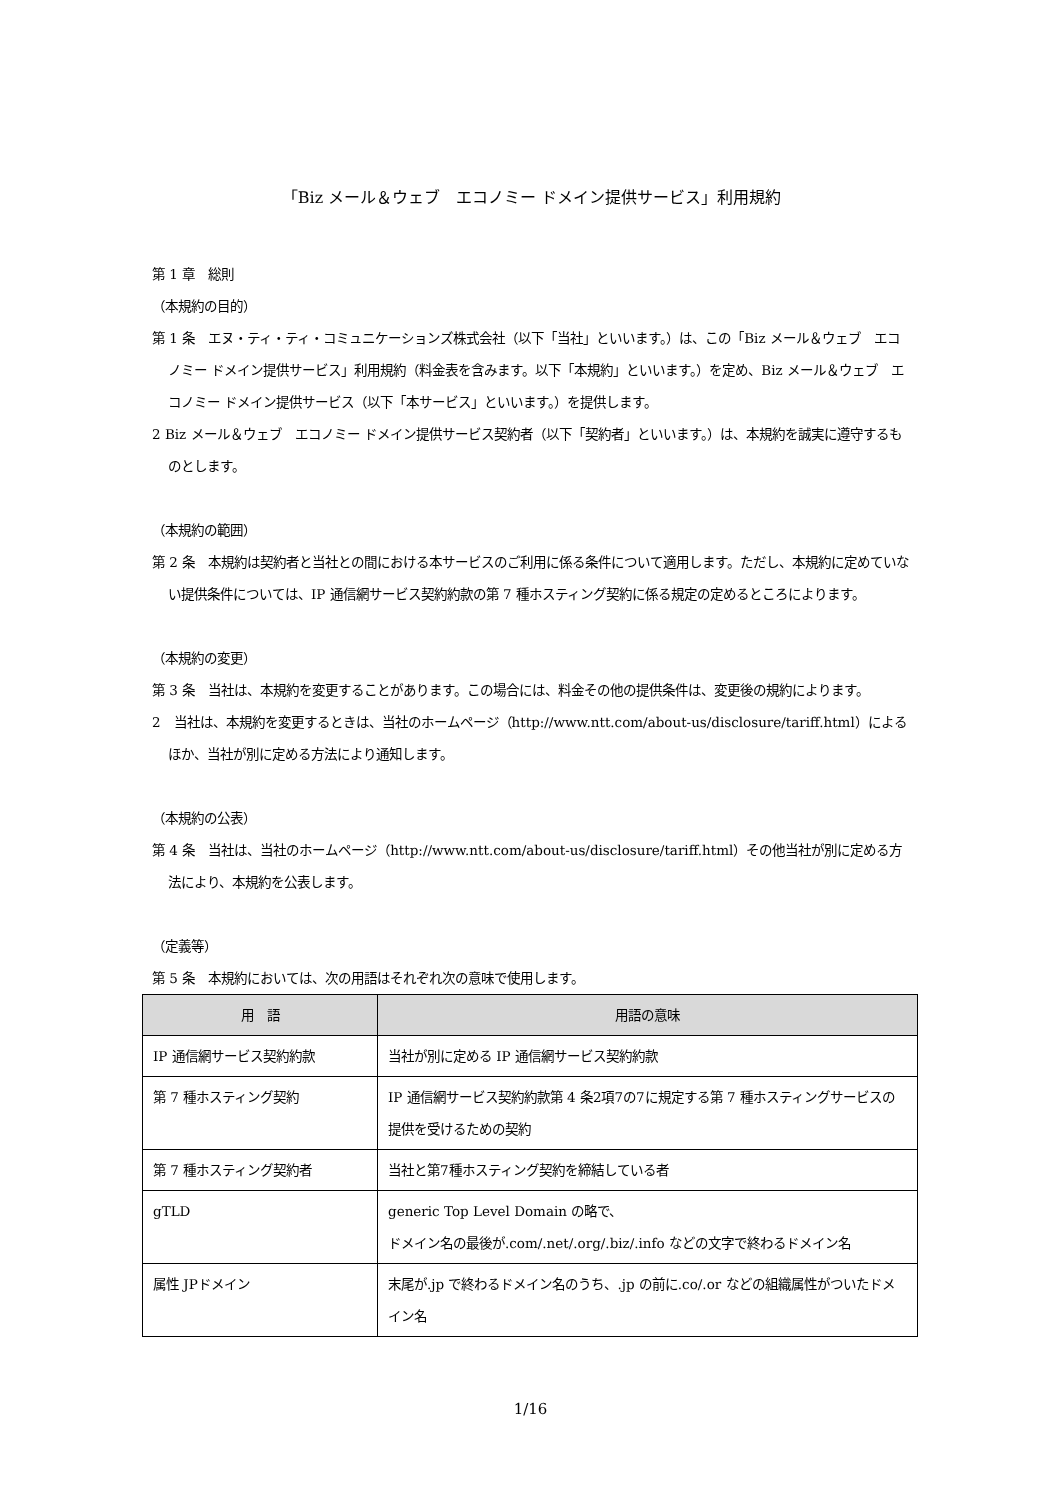「Biz メール＆ウェブ　エコノミー ドメイン提供サービス」利用規約
第 1 章　総則
（本規約の目的）
第 1 条　エヌ・ティ・ティ・コミュニケーションズ株式会社（以下「当社」といいます。）は、この「Biz メール＆ウェブ　エコノミー ドメイン提供サービス」利用規約（料金表を含みます。以下「本規約」といいます。）を定め、Biz メール＆ウェブ　エコノミー ドメイン提供サービス（以下「本サービス」といいます。）を提供します。
2 Biz メール＆ウェブ　エコノミー ドメイン提供サービス契約者（以下「契約者」といいます。）は、本規約を誠実に遵守するものとします。
（本規約の範囲）
第 2 条　本規約は契約者と当社との間における本サービスのご利用に係る条件について適用します。ただし、本規約に定めていない提供条件については、IP 通信網サービス契約約款の第 7 種ホスティング契約に係る規定の定めるところによります。
（本規約の変更）
第 3 条　当社は、本規約を変更することがあります。この場合には、料金その他の提供条件は、変更後の規約によります。
2　当社は、本規約を変更するときは、当社のホームページ（http://www.ntt.com/about-us/disclosure/tariff.html）によるほか、当社が別に定める方法により通知します。
（本規約の公表）
第 4 条　当社は、当社のホームページ（http://www.ntt.com/about-us/disclosure/tariff.html）その他当社が別に定める方法により、本規約を公表します。
（定義等）
第 5 条　本規約においては、次の用語はそれぞれ次の意味で使用します。
| 用 語 | 用語の意味 |
| --- | --- |
| IP 通信網サービス契約約款 | 当社が別に定める IP 通信網サービス契約約款 |
| 第 7 種ホスティング契約 | IP 通信網サービス契約約款第 4 条2項7の7に規定する第 7 種ホスティングサービスの提供を受けるための契約 |
| 第 7 種ホスティング契約者 | 当社と第7種ホスティング契約を締結している者 |
| gTLD | generic Top Level Domain の略で、 ドメイン名の最後が.com/.net/.org/.biz/.info などの文字で終わるドメイン名 |
| 属性 JPドメイン | 末尾が.jp で終わるドメイン名のうち、.jp の前に.co/.or などの組織属性がついたドメイン名 |
1/16